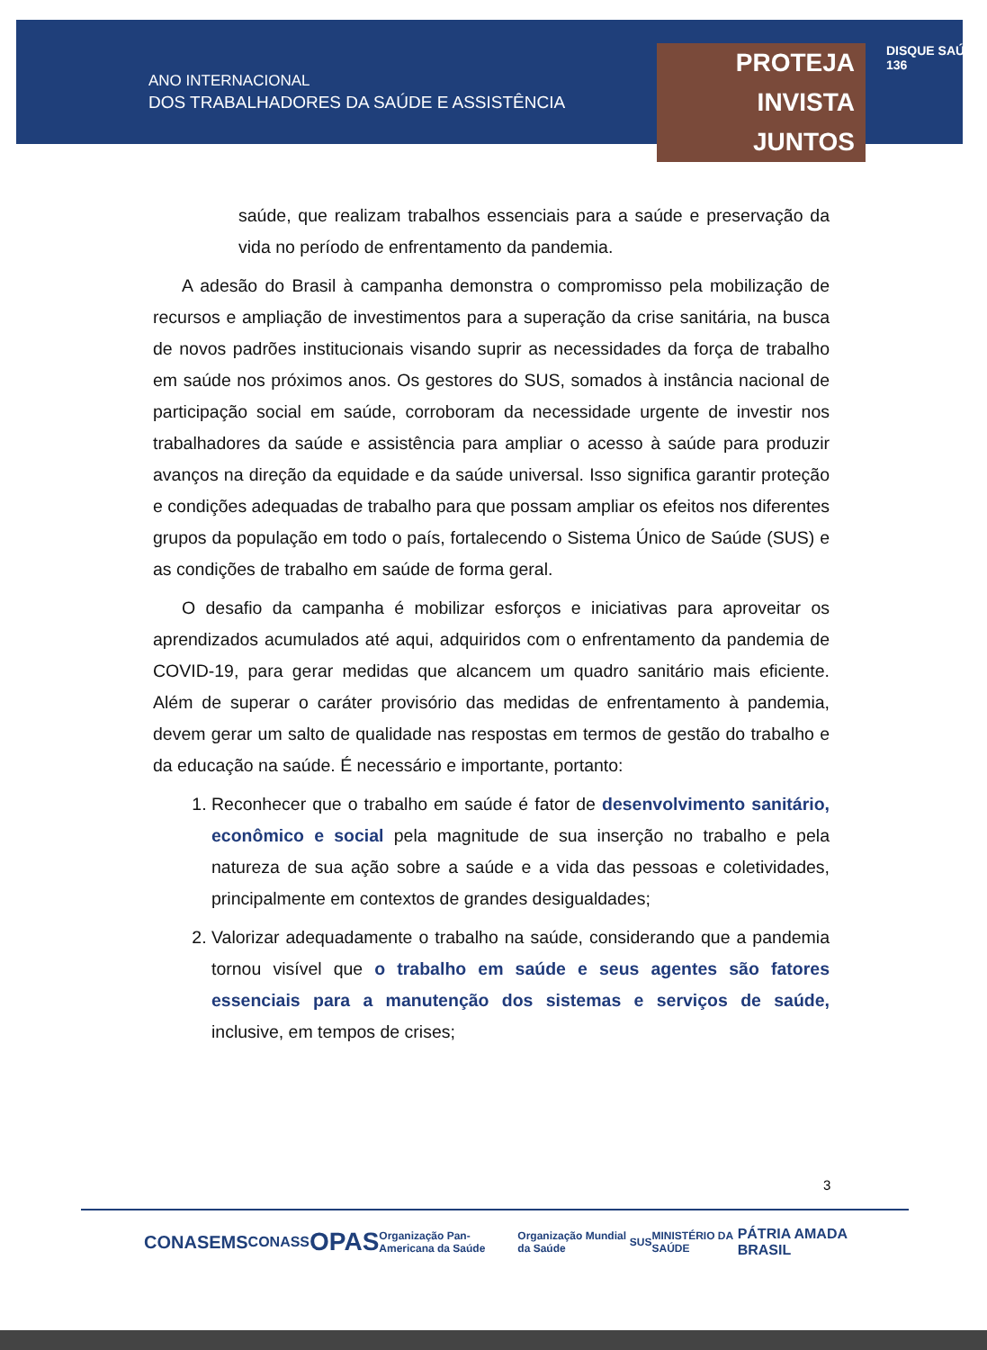ANO INTERNACIONAL
DOS TRABALHADORES DA SAÚDE E ASSISTÊNCIA
PROTEJA
INVISTA
JUNTOS
DISQUE SAÚDE 136
saúde, que realizam trabalhos essenciais para a saúde e preservação da vida no período de enfrentamento da pandemia.
A adesão do Brasil à campanha demonstra o compromisso pela mobilização de recursos e ampliação de investimentos para a superação da crise sanitária, na busca de novos padrões institucionais visando suprir as necessidades da força de trabalho em saúde nos próximos anos. Os gestores do SUS, somados à instância nacional de participação social em saúde, corroboram da necessidade urgente de investir nos trabalhadores da saúde e assistência para ampliar o acesso à saúde para produzir avanços na direção da equidade e da saúde universal. Isso significa garantir proteção e condições adequadas de trabalho para que possam ampliar os efeitos nos diferentes grupos da população em todo o país, fortalecendo o Sistema Único de Saúde (SUS) e as condições de trabalho em saúde de forma geral.
O desafio da campanha é mobilizar esforços e iniciativas para aproveitar os aprendizados acumulados até aqui, adquiridos com o enfrentamento da pandemia de COVID-19, para gerar medidas que alcancem um quadro sanitário mais eficiente. Além de superar o caráter provisório das medidas de enfrentamento à pandemia, devem gerar um salto de qualidade nas respostas em termos de gestão do trabalho e da educação na saúde. É necessário e importante, portanto:
1. Reconhecer que o trabalho em saúde é fator de desenvolvimento sanitário, econômico e social pela magnitude de sua inserção no trabalho e pela natureza de sua ação sobre a saúde e a vida das pessoas e coletividades, principalmente em contextos de grandes desigualdades;
2. Valorizar adequadamente o trabalho na saúde, considerando que a pandemia tornou visível que o trabalho em saúde e seus agentes são fatores essenciais para a manutenção dos sistemas e serviços de saúde, inclusive, em tempos de crises;
3
CONASEMS CONASS OPAS Organização Pan-Americana da Saúde Organização Mundial da Saúde SUS MINISTÉRIO DA SAÚDE PÁTRIA AMADA BRASIL